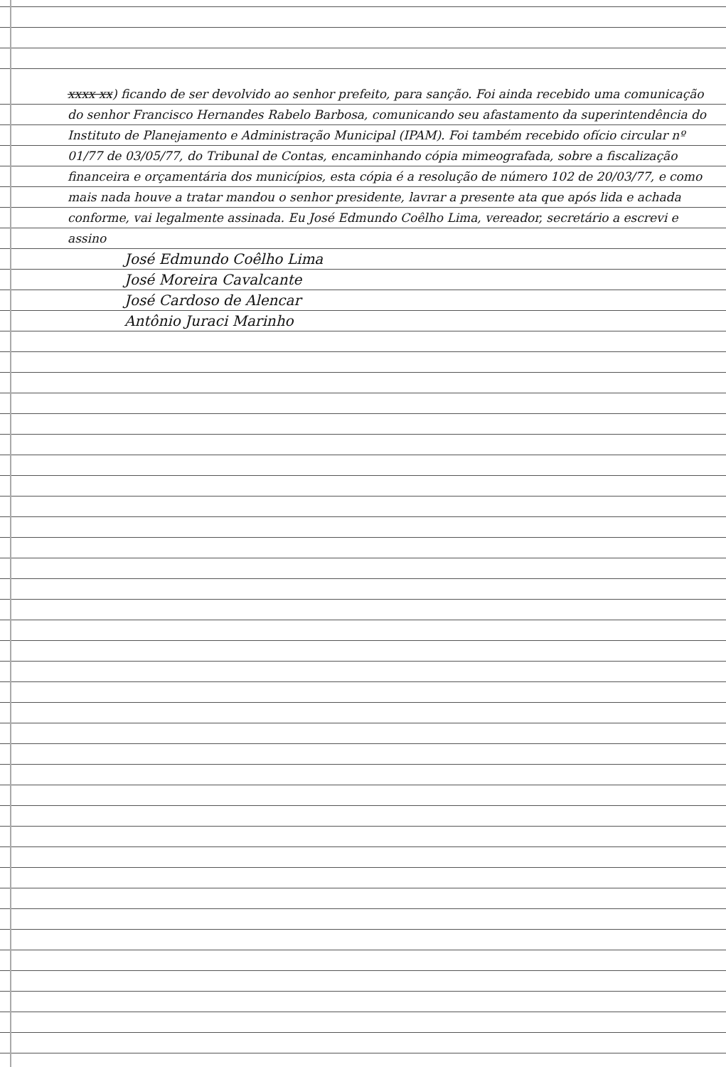xxxx xx) ficando de ser devolvido ao senhor prefeito, para sanção. Foi ainda recebido uma comunicação do senhor Francisco Hernandes Rabelo Barbosa, comunicando seu afastamento da superintendência do Instituto de Planejamento e Administração Municipal (IPAM). Foi também recebido ofício circular nº 01/77 de 03/05/77, do Tribunal de Contas, encaminhando cópia mimeografada, sobre a fiscalização financeira e orçamentária dos municípios, esta cópia é a resolução de número 102 de 20/03/77, e como mais nada houve a tratar mandou o senhor presidente, lavrar a presente ata que após lida e achada conforme, vai legalmente assinada. Eu José Edmundo Coêlho Lima, vereador, secretário a escrevi e assino
José Edmundo Coêlho Lima
José Moreira Cavalcante
José Cardoso de Alencar
Antônio Juraci Marinho